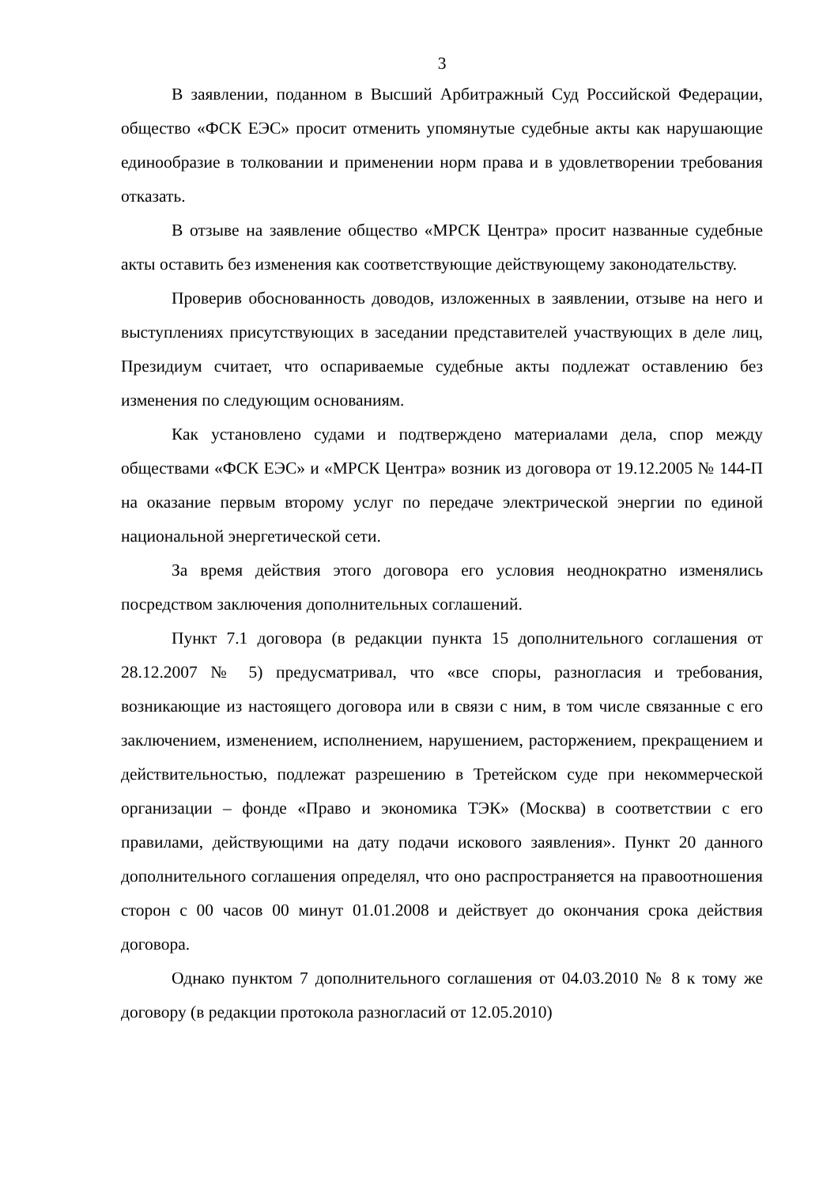3
В заявлении, поданном в Высший Арбитражный Суд Российской Федерации, общество «ФСК ЕЭС» просит отменить упомянутые судебные акты как нарушающие единообразие в толковании и применении норм права и в удовлетворении требования отказать.
В отзыве на заявление общество «МРСК Центра» просит названные судебные акты оставить без изменения как соответствующие действующему законодательству.
Проверив обоснованность доводов, изложенных в заявлении, отзыве на него и выступлениях присутствующих в заседании представителей участвующих в деле лиц, Президиум считает, что оспариваемые судебные акты подлежат оставлению без изменения по следующим основаниям.
Как установлено судами и подтверждено материалами дела, спор между обществами «ФСК ЕЭС» и «МРСК Центра» возник из договора от 19.12.2005 № 144-П на оказание первым второму услуг по передаче электрической энергии по единой национальной энергетической сети.
За время действия этого договора его условия неоднократно изменялись посредством заключения дополнительных соглашений.
Пункт 7.1 договора (в редакции пункта 15 дополнительного соглашения от 28.12.2007 № 5) предусматривал, что «все споры, разногласия и требования, возникающие из настоящего договора или в связи с ним, в том числе связанные с его заключением, изменением, исполнением, нарушением, расторжением, прекращением и действительностью, подлежат разрешению в Третейском суде при некоммерческой организации – фонде «Право и экономика ТЭК» (Москва) в соответствии с его правилами, действующими на дату подачи искового заявления». Пункт 20 данного дополнительного соглашения определял, что оно распространяется на правоотношения сторон с 00 часов 00 минут 01.01.2008 и действует до окончания срока действия договора.
Однако пунктом 7 дополнительного соглашения от 04.03.2010 № 8 к тому же договору (в редакции протокола разногласий от 12.05.2010)